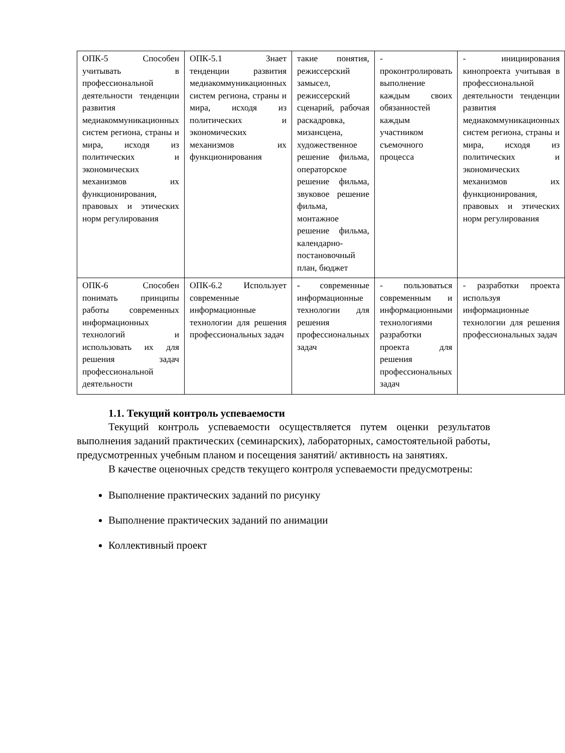| ОПК-5 Способен учитывать в профессиональной деятельности тенденции развития медиакоммуникационных систем региона, страны и мира, исходя из политических и экономических механизмов их функционирования, правовых и этических норм регулирования | ОПК-5.1 Знает тенденции развития медиакоммуникационных систем региона, страны и мира, исходя из политических и экономических механизмов их функционирования | такие понятия, режиссерский замысел, режиссерский сценарий, рабочая раскадровка, мизансцена, художественное решение фильма, операторское решение фильма, звуковое решение фильма, монтажное решение фильма, календарно-постановочный план, бюджет | - проконтролировать выполнение каждым своих обязанностей каждым участником съемочного процесса | - инициирования кинопроекта учитывая в профессиональной деятельности тенденции развития медиакоммуникационных систем региона, страны и мира, исходя из политических и экономических механизмов их функционирования, правовых и этических норм регулирования |
| ОПК-6 Способен понимать принципы работы современных информационных технологий и использовать их для решения задач профессиональной деятельности | ОПК-6.2 Использует современные информационные технологии для решения профессиональных задач | - современные информационные технологии для решения профессиональных задач | - пользоваться современным и информационными технологиями разработки проекта для решения профессиональных задач | - разработки проекта используя информационные технологии для решения профессиональных задач |
1.1. Текущий контроль успеваемости
Текущий контроль успеваемости осуществляется путем оценки результатов выполнения заданий практических (семинарских), лабораторных, самостоятельной работы, предусмотренных учебным планом и посещения занятий/ активность на занятиях.
В качестве оценочных средств текущего контроля успеваемости предусмотрены:
Выполнение практических заданий по рисунку
Выполнение практических заданий по анимации
Коллективный проект